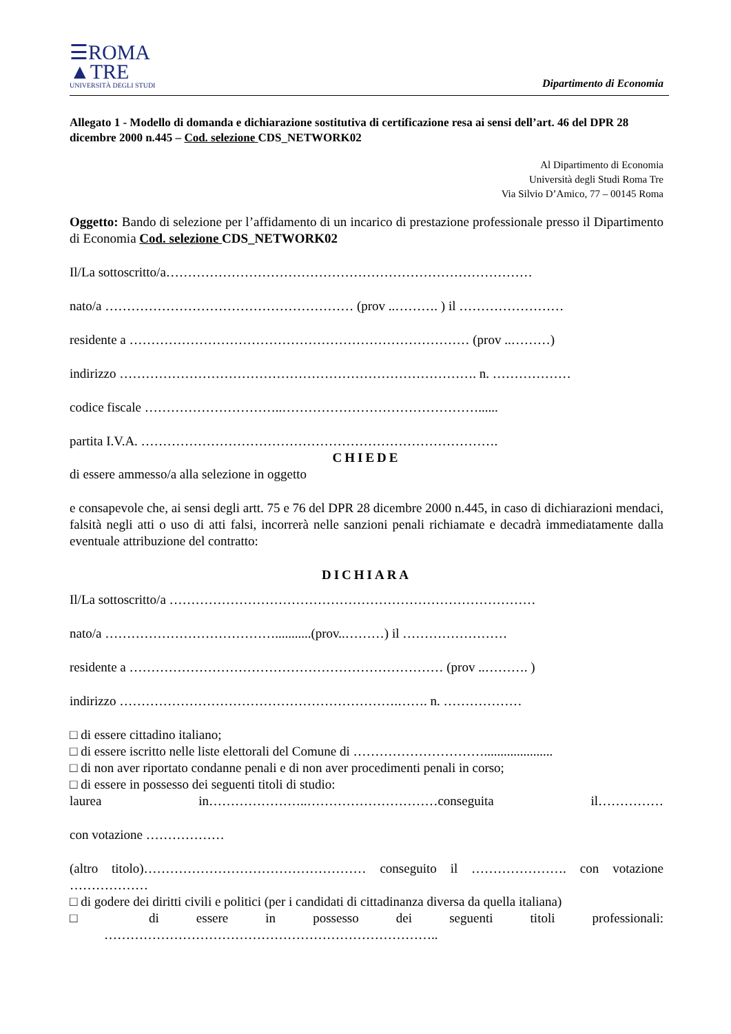☰ROMA
▲TRE
UNIVERSITÀ DEGLI STUDI
Dipartimento di Economia
Allegato 1 - Modello di domanda e dichiarazione sostitutiva di certificazione resa ai sensi dell’art. 46 del DPR 28 dicembre 2000 n.445 – Cod. selezione CDS_NETWORK02
Al Dipartimento di Economia
Università degli Studi Roma Tre
Via Silvio D’Amico, 77 – 00145 Roma
Oggetto: Bando di selezione per l’affidamento di un incarico di prestazione professionale presso il Dipartimento di Economia Cod. selezione CDS_NETWORK02
Il/La sottoscritto/a…………………………………………………………………………
nato/a ………………………………………………… (prov ..………. ) il ……………………
residente a …………………………………………………………………… (prov ..………)
indirizzo ………………………………………………………………………. n. ………………
codice fiscale …………………………..………………………………………......
partita I.V.A. ……………………………………………………………………….
CHIEDE
di essere ammesso/a alla selezione in oggetto
e consapevole che, ai sensi degli artt. 75 e 76 del DPR 28 dicembre 2000 n.445, in caso di dichiarazioni mendaci, falsità negli atti o uso di atti falsi, incorrerà nelle sanzioni penali richiamate e decadrà immediatamente dalla eventuale attribuzione del contratto:
DICHIARA
Il/La sottoscritto/a …………………………………………………………………………
nato/a …………………………………...........(prov..………) il ……………………
residente a ……………………………………………………………… (prov ..………. )
indirizzo ……………………………………………………….……. n. ………………
□ di essere cittadino italiano;
□ di essere iscritto nelle liste elettorali del Comune di ………………………….....................
□ di non aver riportato condanne penali e di non aver procedimenti penali in corso;
□ di essere in possesso dei seguenti titoli di studio:
laurea in…………………..…………………………conseguita il……………
con votazione ………………
(altro titolo)…………………………………………… conseguito il …………………. con votazione ………………
□ di godere dei diritti civili e politici (per i candidati di cittadinanza diversa da quella italiana)
□ di essere in possesso dei seguenti titoli professionali:
…………………………………………………………………..